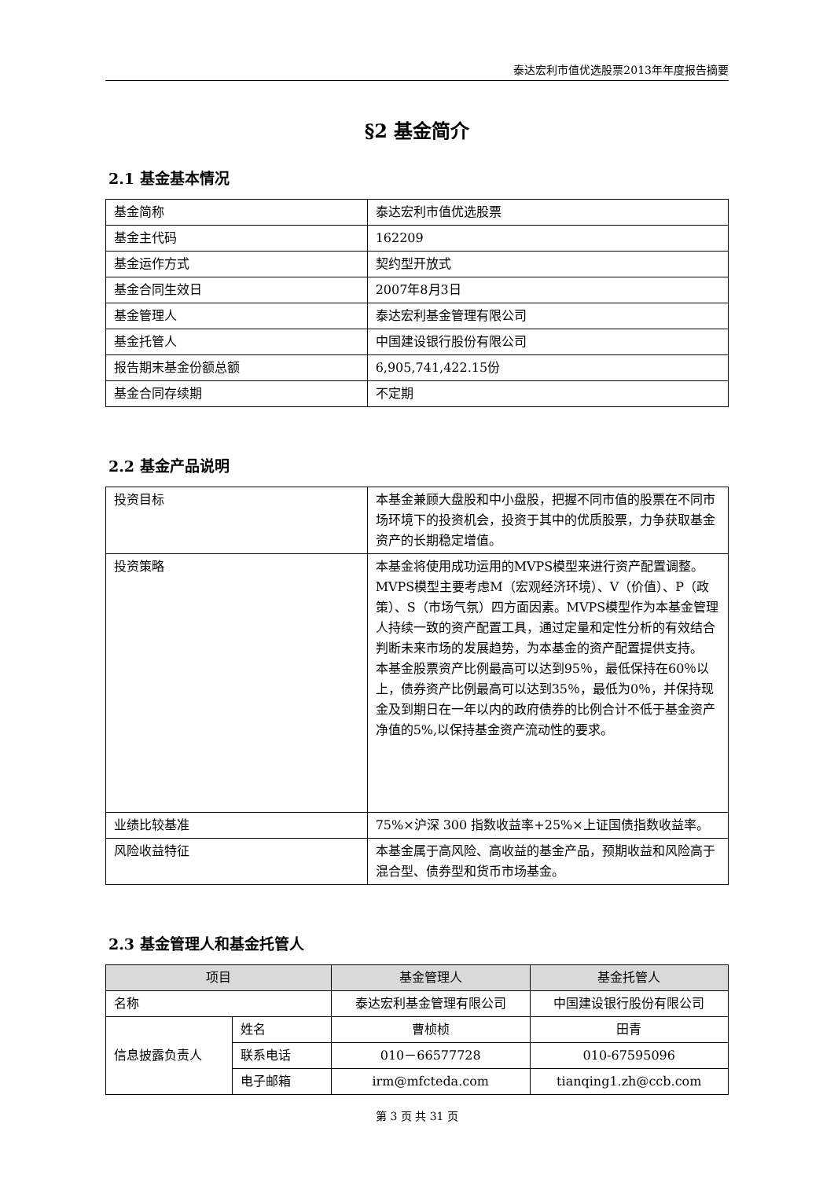泰达宏利市值优选股票2013年年度报告摘要
§2 基金简介
2.1 基金基本情况
| 基金简称 | 泰达宏利市值优选股票 |
| 基金主代码 | 162209 |
| 基金运作方式 | 契约型开放式 |
| 基金合同生效日 | 2007年8月3日 |
| 基金管理人 | 泰达宏利基金管理有限公司 |
| 基金托管人 | 中国建设银行股份有限公司 |
| 报告期末基金份额总额 | 6,905,741,422.15份 |
| 基金合同存续期 | 不定期 |
2.2 基金产品说明
| 投资目标 | 本基金兼顾大盘股和中小盘股，把握不同市值的股票在不同市场环境下的投资机会，投资于其中的优质股票，力争获取基金资产的长期稳定增值。 |
| 投资策略 | 本基金将使用成功运用的MVPS模型来进行资产配置调整。MVPS模型主要考虑M（宏观经济环境）、V（价值）、P（政策）、S（市场气氛）四方面因素。MVPS模型作为本基金管理人持续一致的资产配置工具，通过定量和定性分析的有效结合判断未来市场的发展趋势，为本基金的资产配置提供支持。 本基金股票资产比例最高可以达到95％，最低保持在60％以上，债券资产比例最高可以达到35％，最低为0％，并保持现金及到期日在一年以内的政府债券的比例合计不低于基金资产净值的5%,以保持基金资产流动性的要求。 |
| 业绩比较基准 | 75%×沪深 300 指数收益率+25%×上证国债指数收益率。 |
| 风险收益特征 | 本基金属于高风险、高收益的基金产品，预期收益和风险高于混合型、债券型和货币市场基金。 |
2.3 基金管理人和基金托管人
| 项目 | | 基金管理人 | 基金托管人 |
| --- | --- | --- | --- |
| 名称 | | 泰达宏利基金管理有限公司 | 中国建设银行股份有限公司 |
| 信息披露负责人 | 姓名 | 曹桢桢 | 田青 |
| | 联系电话 | 010－66577728 | 010-67595096 |
| | 电子邮箱 | irm@mfcteda.com | tianqing1.zh@ccb.com |
第 3 页 共 31 页